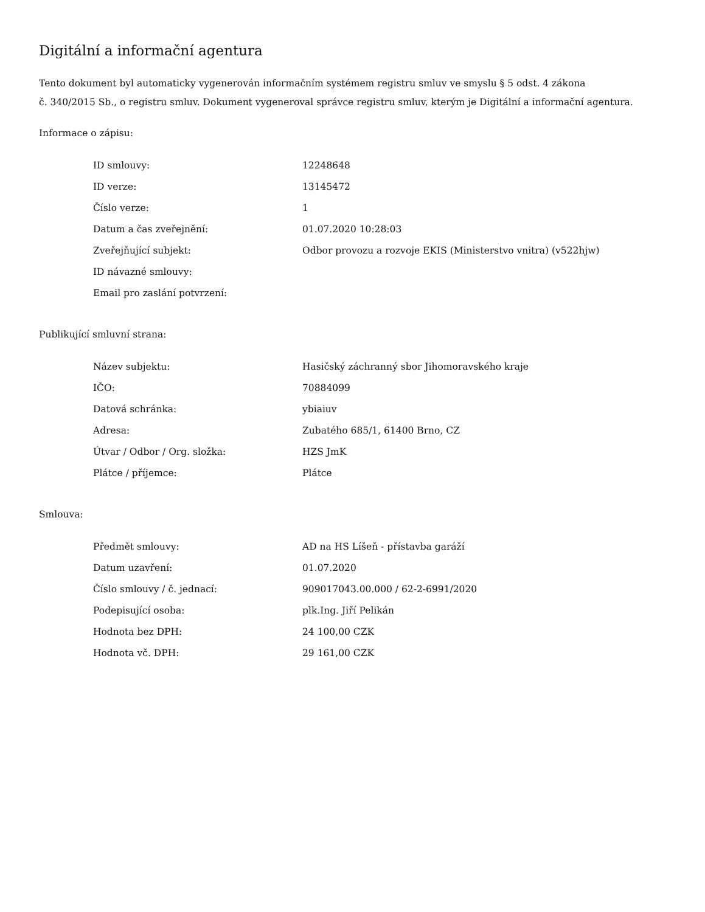Digitální a informační agentura
Tento dokument byl automaticky vygenerován informačním systémem registru smluv ve smyslu § 5 odst. 4 zákona
č. 340/2015 Sb., o registru smluv. Dokument vygeneroval správce registru smluv, kterým je Digitální a informační agentura.
Informace o zápisu:
| ID smlouvy: | 12248648 |
| ID verze: | 13145472 |
| Číslo verze: | 1 |
| Datum a čas zveřejnění: | 01.07.2020 10:28:03 |
| Zveřejňující subjekt: | Odbor provozu a rozvoje EKIS (Ministerstvo vnitra) (v522hjw) |
| ID návazné smlouvy: | |
| Email pro zaslání potvrzení: | |
Publikující smluvní strana:
| Název subjektu: | Hasičský záchranný sbor Jihomoravského kraje |
| IČO: | 70884099 |
| Datová schránka: | ybiaiuv |
| Adresa: | Zubatého 685/1, 61400 Brno, CZ |
| Útvar / Odbor / Org. složka: | HZS JmK |
| Plátce / příjemce: | Plátce |
Smlouva:
| Předmět smlouvy: | AD na HS Líšeň - přístavba garáží |
| Datum uzavření: | 01.07.2020 |
| Číslo smlouvy / č. jednací: | 909017043.00.000 / 62-2-6991/2020 |
| Podepisující osoba: | plk.Ing. Jiří Pelikán |
| Hodnota bez DPH: | 24 100,00 CZK |
| Hodnota vč. DPH: | 29 161,00 CZK |